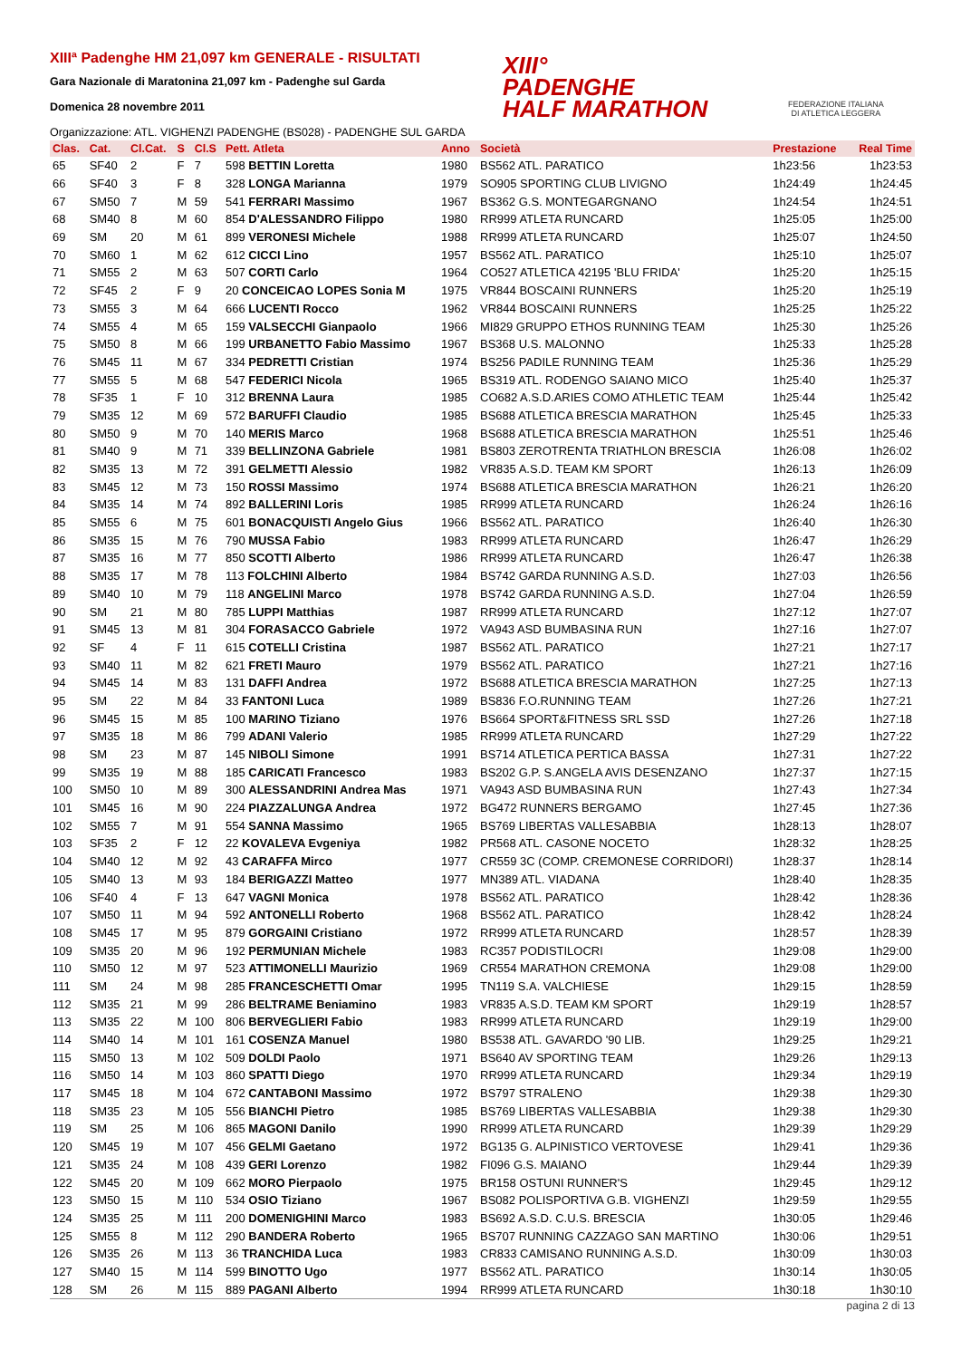XIIIª Padenghe HM 21,097 km GENERALE - RISULTATI
Gara Nazionale di Maratonina 21,097 km - Padenghe sul Garda
Domenica 28 novembre 2011
XIII°
PADENGHE
HALF MARATHON
FEDERAZIONE ITALIANA
DI ATLETICA LEGGERA
Organizzazione: ATL. VIGHENZI PADENGHE (BS028) - PADENGHE SUL GARDA
| Clas. | Cat. | Cl.Cat. | S | Cl.S | Pett. Atleta | Anno | Società | Prestazione | Real Time |
| --- | --- | --- | --- | --- | --- | --- | --- | --- | --- |
| 65 | SF40 | 2 | F | 7 | 598 BETTIN Loretta | 1980 | BS562 ATL. PARATICO | 1h23:56 | 1h23:53 |
| 66 | SF40 | 3 | F | 8 | 328 LONGA Marianna | 1979 | SO905 SPORTING CLUB LIVIGNO | 1h24:49 | 1h24:45 |
| 67 | SM50 | 7 | M | 59 | 541 FERRARI Massimo | 1967 | BS362 G.S. MONTEGARGNANO | 1h24:54 | 1h24:51 |
| 68 | SM40 | 8 | M | 60 | 854 D'ALESSANDRO Filippo | 1980 | RR999 ATLETA RUNCARD | 1h25:05 | 1h25:00 |
| 69 | SM | 20 | M | 61 | 899 VERONESI Michele | 1988 | RR999 ATLETA RUNCARD | 1h25:07 | 1h24:50 |
| 70 | SM60 | 1 | M | 62 | 612 CICCI Lino | 1957 | BS562 ATL. PARATICO | 1h25:10 | 1h25:07 |
| 71 | SM55 | 2 | M | 63 | 507 CORTI Carlo | 1964 | CO527 ATLETICA 42195 'BLU FRIDA' | 1h25:20 | 1h25:15 |
| 72 | SF45 | 2 | F | 9 | 20 CONCEICAO LOPES Sonia M | 1975 | VR844 BOSCAINI RUNNERS | 1h25:20 | 1h25:19 |
| 73 | SM55 | 3 | M | 64 | 666 LUCENTI Rocco | 1962 | VR844 BOSCAINI RUNNERS | 1h25:25 | 1h25:22 |
| 74 | SM55 | 4 | M | 65 | 159 VALSECCHI Gianpaolo | 1966 | MI829 GRUPPO ETHOS RUNNING TEAM | 1h25:30 | 1h25:26 |
| 75 | SM50 | 8 | M | 66 | 199 URBANETTO Fabio Massimo | 1967 | BS368 U.S. MALONNO | 1h25:33 | 1h25:28 |
| 76 | SM45 | 11 | M | 67 | 334 PEDRETTI Cristian | 1974 | BS256 PADILE RUNNING TEAM | 1h25:36 | 1h25:29 |
| 77 | SM55 | 5 | M | 68 | 547 FEDERICI Nicola | 1965 | BS319 ATL. RODENGO SAIANO MICO | 1h25:40 | 1h25:37 |
| 78 | SF35 | 1 | F | 10 | 312 BRENNA Laura | 1985 | CO682 A.S.D.ARIES COMO ATHLETIC TEAM | 1h25:44 | 1h25:42 |
| 79 | SM35 | 12 | M | 69 | 572 BARUFFI Claudio | 1985 | BS688 ATLETICA BRESCIA MARATHON | 1h25:45 | 1h25:33 |
| 80 | SM50 | 9 | M | 70 | 140 MERIS Marco | 1968 | BS688 ATLETICA BRESCIA MARATHON | 1h25:51 | 1h25:46 |
| 81 | SM40 | 9 | M | 71 | 339 BELLINZONA Gabriele | 1981 | BS803 ZEROTRENTA TRIATHLON BRESCIA | 1h26:08 | 1h26:02 |
| 82 | SM35 | 13 | M | 72 | 391 GELMETTI Alessio | 1982 | VR835 A.S.D. TEAM KM SPORT | 1h26:13 | 1h26:09 |
| 83 | SM45 | 12 | M | 73 | 150 ROSSI Massimo | 1974 | BS688 ATLETICA BRESCIA MARATHON | 1h26:21 | 1h26:20 |
| 84 | SM35 | 14 | M | 74 | 892 BALLERINI Loris | 1985 | RR999 ATLETA RUNCARD | 1h26:24 | 1h26:16 |
| 85 | SM55 | 6 | M | 75 | 601 BONACQUISTI Angelo Gius | 1966 | BS562 ATL. PARATICO | 1h26:40 | 1h26:30 |
| 86 | SM35 | 15 | M | 76 | 790 MUSSA Fabio | 1983 | RR999 ATLETA RUNCARD | 1h26:47 | 1h26:29 |
| 87 | SM35 | 16 | M | 77 | 850 SCOTTI Alberto | 1986 | RR999 ATLETA RUNCARD | 1h26:47 | 1h26:38 |
| 88 | SM35 | 17 | M | 78 | 113 FOLCHINI Alberto | 1984 | BS742 GARDA RUNNING A.S.D. | 1h27:03 | 1h26:56 |
| 89 | SM40 | 10 | M | 79 | 118 ANGELINI Marco | 1978 | BS742 GARDA RUNNING A.S.D. | 1h27:04 | 1h26:59 |
| 90 | SM | 21 | M | 80 | 785 LUPPI Matthias | 1987 | RR999 ATLETA RUNCARD | 1h27:12 | 1h27:07 |
| 91 | SM45 | 13 | M | 81 | 304 FORASACCO Gabriele | 1972 | VA943 ASD BUMBASINA RUN | 1h27:16 | 1h27:07 |
| 92 | SF | 4 | F | 11 | 615 COTELLI Cristina | 1987 | BS562 ATL. PARATICO | 1h27:21 | 1h27:17 |
| 93 | SM40 | 11 | M | 82 | 621 FRETI Mauro | 1979 | BS562 ATL. PARATICO | 1h27:21 | 1h27:16 |
| 94 | SM45 | 14 | M | 83 | 131 DAFFI Andrea | 1972 | BS688 ATLETICA BRESCIA MARATHON | 1h27:25 | 1h27:13 |
| 95 | SM | 22 | M | 84 | 33 FANTONI Luca | 1989 | BS836 F.O.RUNNING TEAM | 1h27:26 | 1h27:21 |
| 96 | SM45 | 15 | M | 85 | 100 MARINO Tiziano | 1976 | BS664 SPORT&FITNESS SRL SSD | 1h27:26 | 1h27:18 |
| 97 | SM35 | 18 | M | 86 | 799 ADANI Valerio | 1985 | RR999 ATLETA RUNCARD | 1h27:29 | 1h27:22 |
| 98 | SM | 23 | M | 87 | 145 NIBOLI Simone | 1991 | BS714 ATLETICA PERTICA BASSA | 1h27:31 | 1h27:22 |
| 99 | SM35 | 19 | M | 88 | 185 CARICATI Francesco | 1983 | BS202 G.P. S.ANGELA AVIS DESENZANO | 1h27:37 | 1h27:15 |
| 100 | SM50 | 10 | M | 89 | 300 ALESSANDRINI Andrea Mas | 1971 | VA943 ASD BUMBASINA RUN | 1h27:43 | 1h27:34 |
| 101 | SM45 | 16 | M | 90 | 224 PIAZZALUNGA Andrea | 1972 | BG472 RUNNERS BERGAMO | 1h27:45 | 1h27:36 |
| 102 | SM55 | 7 | M | 91 | 554 SANNA Massimo | 1965 | BS769 LIBERTAS VALLESABBIA | 1h28:13 | 1h28:07 |
| 103 | SF35 | 2 | F | 12 | 22 KOVALEVA Evgeniya | 1982 | PR568 ATL. CASONE NOCETO | 1h28:32 | 1h28:25 |
| 104 | SM40 | 12 | M | 92 | 43 CARAFFA Mirco | 1977 | CR559 3C (COMP. CREMONESE CORRIDORI) | 1h28:37 | 1h28:14 |
| 105 | SM40 | 13 | M | 93 | 184 BERIGAZZI Matteo | 1977 | MN389 ATL. VIADANA | 1h28:40 | 1h28:35 |
| 106 | SF40 | 4 | F | 13 | 647 VAGNI Monica | 1978 | BS562 ATL. PARATICO | 1h28:42 | 1h28:36 |
| 107 | SM50 | 11 | M | 94 | 592 ANTONELLI Roberto | 1968 | BS562 ATL. PARATICO | 1h28:42 | 1h28:24 |
| 108 | SM45 | 17 | M | 95 | 879 GORGAINI Cristiano | 1972 | RR999 ATLETA RUNCARD | 1h28:57 | 1h28:39 |
| 109 | SM35 | 20 | M | 96 | 192 PERMUNIAN Michele | 1983 | RC357 PODISTILOCRI | 1h29:08 | 1h29:00 |
| 110 | SM50 | 12 | M | 97 | 523 ATTIMONELLI Maurizio | 1969 | CR554 MARATHON CREMONA | 1h29:08 | 1h29:00 |
| 111 | SM | 24 | M | 98 | 285 FRANCESCHETTI Omar | 1995 | TN119 S.A. VALCHIESE | 1h29:15 | 1h28:59 |
| 112 | SM35 | 21 | M | 99 | 286 BELTRAME Beniamino | 1983 | VR835 A.S.D. TEAM KM SPORT | 1h29:19 | 1h28:57 |
| 113 | SM35 | 22 | M | 100 | 806 BERVEGLIERI Fabio | 1983 | RR999 ATLETA RUNCARD | 1h29:19 | 1h29:00 |
| 114 | SM40 | 14 | M | 101 | 161 COSENZA Manuel | 1980 | BS538 ATL. GAVARDO '90 LIB. | 1h29:25 | 1h29:21 |
| 115 | SM50 | 13 | M | 102 | 509 DOLDI Paolo | 1971 | BS640 AV SPORTING TEAM | 1h29:26 | 1h29:13 |
| 116 | SM50 | 14 | M | 103 | 860 SPATTI Diego | 1970 | RR999 ATLETA RUNCARD | 1h29:34 | 1h29:19 |
| 117 | SM45 | 18 | M | 104 | 672 CANTABONI Massimo | 1972 | BS797 STRALENO | 1h29:38 | 1h29:30 |
| 118 | SM35 | 23 | M | 105 | 556 BIANCHI Pietro | 1985 | BS769 LIBERTAS VALLESABBIA | 1h29:38 | 1h29:30 |
| 119 | SM | 25 | M | 106 | 865 MAGONI Danilo | 1990 | RR999 ATLETA RUNCARD | 1h29:39 | 1h29:29 |
| 120 | SM45 | 19 | M | 107 | 456 GELMI Gaetano | 1972 | BG135 G. ALPINISTICO VERTOVESE | 1h29:41 | 1h29:36 |
| 121 | SM35 | 24 | M | 108 | 439 GERI Lorenzo | 1982 | FI096 G.S. MAIANO | 1h29:44 | 1h29:39 |
| 122 | SM45 | 20 | M | 109 | 662 MORO Pierpaolo | 1975 | BR158 OSTUNI RUNNER'S | 1h29:45 | 1h29:12 |
| 123 | SM50 | 15 | M | 110 | 534 OSIO Tiziano | 1967 | BS082 POLISPORTIVA G.B. VIGHENZI | 1h29:59 | 1h29:55 |
| 124 | SM35 | 25 | M | 111 | 200 DOMENIGHINI Marco | 1983 | BS692 A.S.D. C.U.S. BRESCIA | 1h30:05 | 1h29:46 |
| 125 | SM55 | 8 | M | 112 | 290 BANDERA Roberto | 1965 | BS707 RUNNING CAZZAGO SAN MARTINO | 1h30:06 | 1h29:51 |
| 126 | SM35 | 26 | M | 113 | 36 TRANCHIDA Luca | 1983 | CR833 CAMISANO RUNNING A.S.D. | 1h30:09 | 1h30:03 |
| 127 | SM40 | 15 | M | 114 | 599 BINOTTO Ugo | 1977 | BS562 ATL. PARATICO | 1h30:14 | 1h30:05 |
| 128 | SM | 26 | M | 115 | 889 PAGANI Alberto | 1994 | RR999 ATLETA RUNCARD | 1h30:18 | 1h30:10 |
pagina 2 di 13